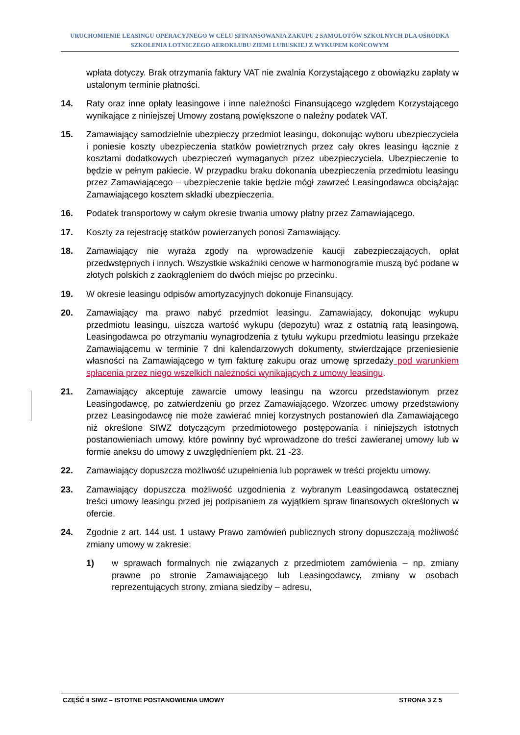URUCHOMIENIE LEASINGU OPERACYJNEGO W CELU SFINANSOWANIA ZAKUPU 2 SAMOLOTÓW SZKOLNYCH DLA OŚRODKA
SZKOLENIA LOTNICZEGO AEROKLUBU ZIEMI LUBUSKIEJ Z WYKUPEM KOŃCOWYM
wpłata dotyczy. Brak otrzymania faktury VAT nie zwalnia Korzystającego z obowiązku zapłaty w ustalonym terminie płatności.
14. Raty oraz inne opłaty leasingowe i inne należności Finansującego względem Korzystającego wynikające z niniejszej Umowy zostaną powiększone o należny podatek VAT.
15. Zamawiający samodzielnie ubezpieczy przedmiot leasingu, dokonując wyboru ubezpieczyciela i poniesie koszty ubezpieczenia statków powietrznych przez cały okres leasingu łącznie z kosztami dodatkowych ubezpieczeń wymaganych przez ubezpieczyciela. Ubezpieczenie to będzie w pełnym pakiecie. W przypadku braku dokonania ubezpieczenia przedmiotu leasingu przez Zamawiającego – ubezpieczenie takie będzie mógł zawrzeć Leasingodawca obciążając Zamawiającego kosztem składki ubezpieczenia.
16. Podatek transportowy w całym okresie trwania umowy płatny przez Zamawiającego.
17. Koszty za rejestrację statków powierzanych ponosi Zamawiający.
18. Zamawiający nie wyraża zgody na wprowadzenie kaucji zabezpieczających, opłat przedwstępnych i innych. Wszystkie wskaźniki cenowe w harmonogramie muszą być podane w złotych polskich z zaokrągleniem do dwóch miejsc po przecinku.
19. W okresie leasingu odpisów amortyzacyjnych dokonuje Finansujący.
20. Zamawiający ma prawo nabyć przedmiot leasingu. Zamawiający, dokonując wykupu przedmiotu leasingu, uiszcza wartość wykupu (depozytu) wraz z ostatnią ratą leasingową. Leasingodawca po otrzymaniu wynagrodzenia z tytułu wykupu przedmiotu leasingu przekaże Zamawiającemu w terminie 7 dni kalendarzowych dokumenty, stwierdzające przeniesienie własności na Zamawiającego w tym fakturę zakupu oraz umowę sprzedaży pod warunkiem spłacenia przez niego wszelkich należności wynikających z umowy leasingu.
21. Zamawiający akceptuje zawarcie umowy leasingu na wzorcu przedstawionym przez Leasingodawcę, po zatwierdzeniu go przez Zamawiającego. Wzorzec umowy przedstawiony przez Leasingodawcę nie może zawierać mniej korzystnych postanowień dla Zamawiającego niż określone SIWZ dotyczącym przedmiotowego postępowania i niniejszych istotnych postanowieniach umowy, które powinny być wprowadzone do treści zawieranej umowy lub w formie aneksu do umowy z uwzględnieniem pkt. 21 -23.
22. Zamawiający dopuszcza możliwość uzupełnienia lub poprawek w treści projektu umowy.
23. Zamawiający dopuszcza możliwość uzgodnienia z wybranym Leasingodawcą ostatecznej treści umowy leasingu przed jej podpisaniem za wyjątkiem spraw finansowych określonych w ofercie.
24. Zgodnie z art. 144 ust. 1 ustawy Prawo zamówień publicznych strony dopuszczają możliwość zmiany umowy w zakresie:
1) w sprawach formalnych nie związanych z przedmiotem zamówienia – np. zmiany prawne po stronie Zamawiającego lub Leasingodawcy, zmiany w osobach reprezentujących strony, zmiana siedziby – adresu,
CZĘŚĆ II SIWZ – ISTOTNE POSTANOWIENIA UMOWY STRONA 3 Z 5